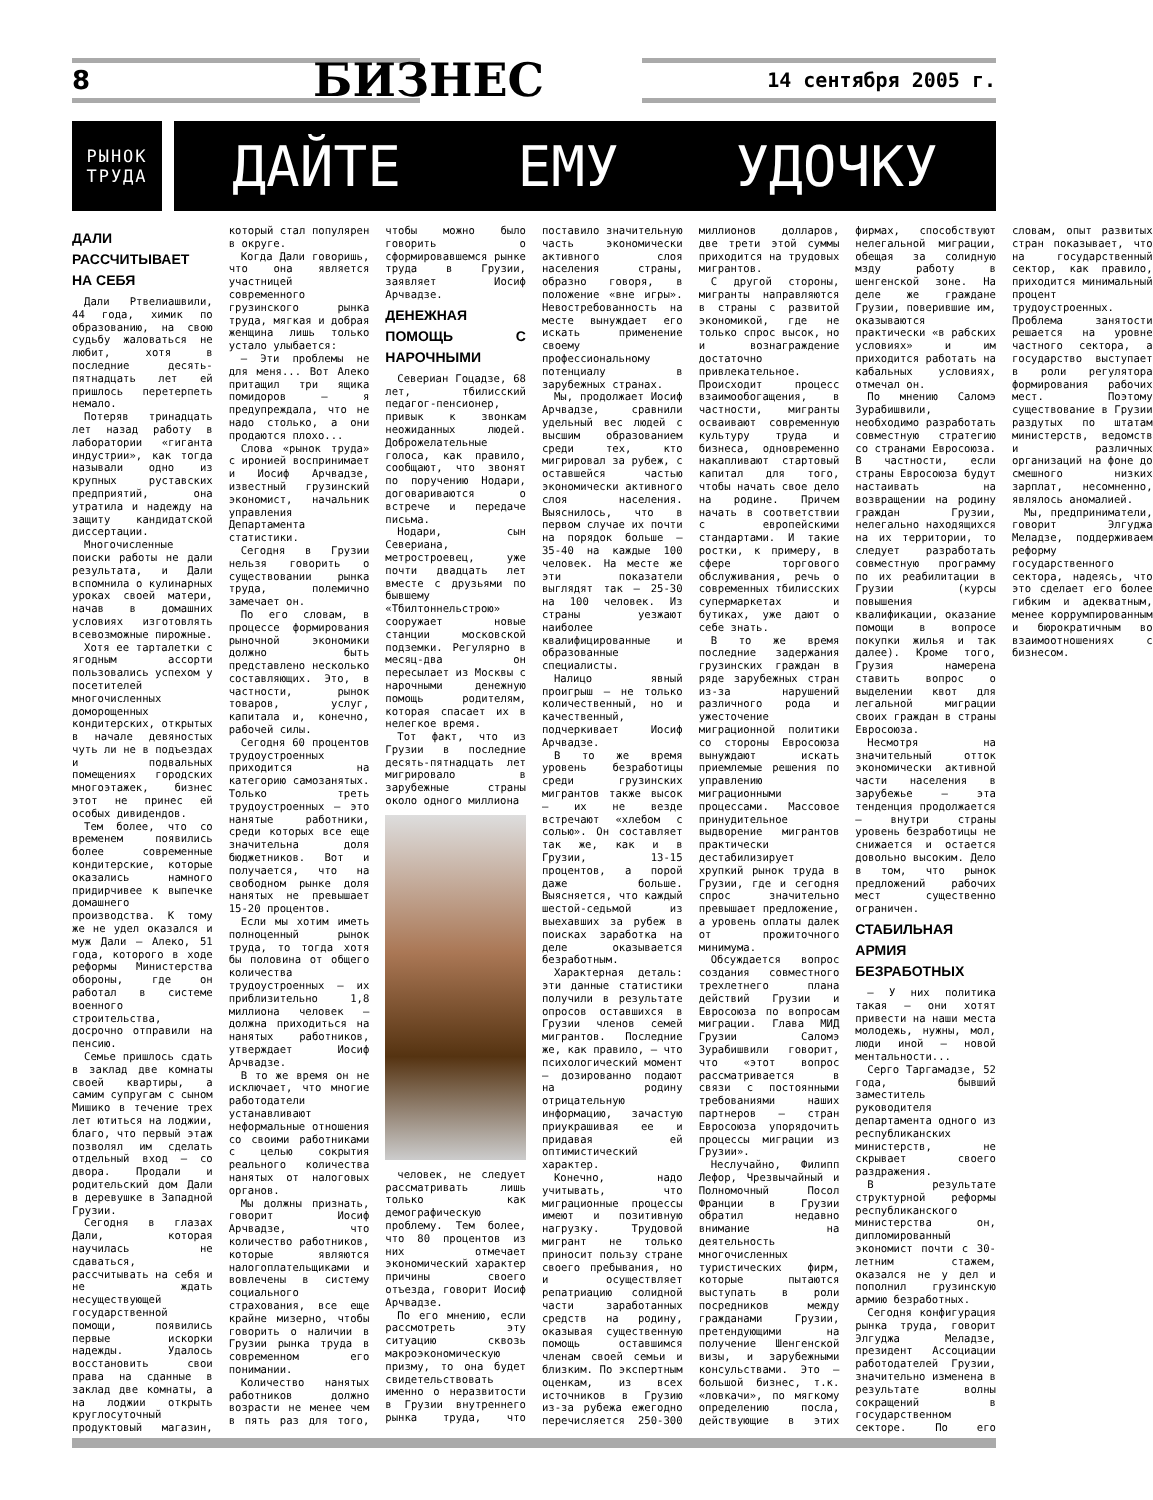8 БИЗНЕС 14 сентября 2005 г.
РЫНОК
ТРУДА
ДАЙТЕ ЕМУ УДОЧКУ
ДАЛИ РАССЧИТЫВАЕТ НА СЕБЯ
Дали Ртвелиашвили, 44 года, химик по образованию, на свою судьбу жаловаться не любит, хотя в последние десять-пятнадцать лет ей пришлось перетерпеть немало.
Потеряв тринадцать лет назад работу в лаборатории «гиганта индустрии», как тогда называли одно из крупных руставских предприятий, она утратила и надежду на защиту кандидатской диссертации.
Многочисленные поиски работы не дали результата, и Дали вспомнила о кулинарных уроках своей матери, начав в домашних условиях изготовлять всевозможные пирожные.
Хотя ее тарталетки с ягодным ассорти пользовались успехом у посетителей многочисленных доморощенных кондитерских, открытых в начале девяностых чуть ли не в подъездах и подвальных помещениях городских многоэтажек, бизнес этот не принес ей особых дивидендов.
Тем более, что со временем появились более современные кондитерские, которые оказались намного придирчивее к выпечке домашнего производства. К тому же не удел оказался и муж Дали – Алеко, 51 года, которого в ходе реформы Министерства обороны, где он работал в системе военного строительства, досрочно отправили на пенсию.
Семье пришлось сдать в заклад две комнаты своей квартиры, а самим супругам с сыном Мишико в течение трех лет ютиться на лоджии, благо, что первый этаж позволял им сделать отдельный вход – со двора. Продали и родительский дом Дали в деревушке в Западной Грузии.
Сегодня в глазах Дали, которая научилась не сдаваться, рассчитывать на себя и не ждать несуществующей государственной помощи, появились первые искорки надежды. Удалось восстановить свои права на сданные в заклад две комнаты, а на лоджии открыть круглосуточный продуктовый магазин, который стал популярен в округе.
Когда Дали говоришь, что она является участницей современного грузинского рынка труда, мягкая и добрая женщина лишь только устало улыбается:
– Эти проблемы не для меня... Вот Алеко притащил три ящика помидоров – я предупреждала, что не надо столько, а они продаются плохо...
Слова «рынок труда» с иронией воспринимает и Иосиф Арчвадзе, известный грузинский экономист, начальник управления Департамента статистики.
Сегодня в Грузии нельзя говорить о существовании рынка труда, полемично замечает он.
По его словам, в процессе формирования рыночной экономики должно быть представлено несколько составляющих. Это, в частности, рынок товаров, услуг, капитала и, конечно, рабочей силы.
Сегодня 60 процентов трудоустроенных приходится на категорию самозанятых. Только треть трудоустроенных – это нанятые работники, среди которых все еще значительна доля бюджетников. Вот и получается, что на свободном рынке доля нанятых не превышает 15-20 процентов.
Если мы хотим иметь полноценный рынок труда, то тогда хотя бы половина от общего количества трудоустроенных – их приблизительно 1,8 миллиона человек – должна приходиться на нанятых работников, утверждает Иосиф Арчвадзе.
В то же время он не исключает, что многие работодатели устанавливают неформальные отношения со своими работниками с целью сокрытия реального количества нанятых от налоговых органов.
Мы должны признать, говорит Иосиф Арчвадзе, что количество работников, которые являются налогоплательщиками и вовлечены в систему социального страхования, все еще крайне мизерно, чтобы говорить о наличии в Грузии рынка труда в современном его понимании.
Количество нанятых работников должно возрасти не менее чем в пять раз для того, чтобы можно было говорить о сформировавшемся рынке труда в Грузии, заявляет Иосиф Арчвадзе.
ДЕНЕЖНАЯ ПОМОЩЬ С НАРОЧНЫМИ
Севериан Гоцадзе, 68 лет, тбилисский педагог-пенсионер, привык к звонкам неожиданных людей. Доброжелательные голоса, как правило, сообщают, что звонят по поручению Нодари, договариваются о встрече и передаче письма.
Нодари, сын Севериана, метростроевец, уже почти двадцать лет вместе с друзьями по бывшему «Тбилтоннельстрою» сооружает новые станции московской подземки. Регулярно в месяц-два он пересылает из Москвы с нарочными денежную помощь родителям, которая спасает их в нелегкое время.
Тот факт, что из Грузии в последние десять-пятнадцать лет мигрировало в зарубежные страны около одного миллиона
человек, не следует рассматривать лишь только как демографическую проблему. Тем более, что 80 процентов из них отмечает экономический характер причины своего отъезда, говорит Иосиф Арчвадзе.
По его мнению, если рассмотреть эту ситуацию сквозь макроэкономическую призму, то она будет свидетельствовать именно о неразвитости в Грузии внутреннего рынка труда, что поставило значительную часть экономически активного слоя населения страны, образно говоря, в положение «вне игры». Невостребованность на месте вынуждает его искать применение своему профессиональному потенциалу в зарубежных странах.
Мы, продолжает Иосиф Арчвадзе, сравнили удельный вес людей с высшим образованием среди тех, кто мигрировал за рубеж, с оставшейся частью экономически активного слоя населения. Выяснилось, что в первом случае их почти на порядок больше – 35-40 на каждые 100 человек. На месте же эти показатели выглядят так – 25-30 на 100 человек. Из страны уезжают наиболее квалифицированные и образованные специалисты.
Налицо явный проигрыш – не только количественный, но и качественный, подчеркивает Иосиф Арчвадзе.
В то же время уровень безработицы среди грузинских мигрантов также высок – их не везде встречают «хлебом с солью». Он составляет так же, как и в Грузии, 13-15 процентов, а порой даже больше. Выясняется, что каждый шестой-седьмой из выехавших за рубеж в поисках заработка на деле оказывается безработным.
Характерная деталь: эти данные статистики получили в результате опросов оставшихся в Грузии членов семей мигрантов. Последние же, как правило, – что психологический момент – дозированно подают на родину отрицательную информацию, зачастую приукрашивая ее и придавая ей оптимистический характер.
Конечно, надо учитывать, что миграционные процессы имеют и позитивную нагрузку. Трудовой мигрант не только приносит пользу стране своего пребывания, но и осуществляет репатриацию солидной части заработанных средств на родину, оказывая существенную помощь оставшимся членам своей семьи и близким. По экспертным оценкам, из всех источников в Грузию из-за рубежа ежегодно перечисляется 250-300 миллионов долларов, две трети этой суммы приходится на трудовых мигрантов.
С другой стороны, мигранты направляются в страны с развитой экономикой, где не только спрос высок, но и вознаграждение достаточно привлекательное. Происходит процесс взаимообогащения, в частности, мигранты осваивают современную культуру труда и бизнеса, одновременно накапливают стартовый капитал для того, чтобы начать свое дело на родине. Причем начать в соответствии с европейскими стандартами. И такие ростки, к примеру, в сфере торгового обслуживания, речь о современных тбилисских супермаркетах и бутиках, уже дают о себе знать.
В то же время последние задержания грузинских граждан в ряде зарубежных стран из-за нарушений различного рода и ужесточение миграционной политики со стороны Евросоюза вынуждают искать приемлемые решения по управлению миграционными процессами. Массовое принудительное выдворение мигрантов практически дестабилизирует хрупкий рынок труда в Грузии, где и сегодня спрос значительно превышает предложение, а уровень оплаты далек от прожиточного минимума.
Обсуждается вопрос создания совместного трехлетнего плана действий Грузии и Евросоюза по вопросам миграции. Глава МИД Грузии Саломэ Зурабишвили говорит, что «этот вопрос рассматривается в связи с постоянными требованиями наших партнеров – стран Евросоюза упорядочить процессы миграции из Грузии».
Неслучайно, Филипп Лефор, Чрезвычайный и Полномочный Посол Франции в Грузии обратил недавно внимание на деятельность многочисленных туристических фирм, которые пытаются выступать в роли посредников между гражданами Грузии, претендующими на получение Шенгенской визы, и зарубежными консульствами. Это – большой бизнес, т.к. «ловкачи», по мягкому определению посла, действующие в этих фирмах, способствуют нелегальной миграции, обещая за солидную мзду работу в шенгенской зоне. На деле же граждане Грузии, поверившие им, оказываются практически «в рабских условиях» и им приходится работать на кабальных условиях, отмечал он.
По мнению Саломэ Зурабишвили, необходимо разработать совместную стратегию со странами Евросоюза. В частности, если страны Евросоюза будут настаивать на возвращении на родину граждан Грузии, нелегально находящихся на их территории, то следует разработать совместную программу по их реабилитации в Грузии (курсы повышения квалификации, оказание помощи в вопросе покупки жилья и так далее). Кроме того, Грузия намерена ставить вопрос о выделении квот для легальной миграции своих граждан в страны Евросоюза.
Несмотря на значительный отток экономически активной части населения в зарубежье – эта тенденция продолжается – внутри страны уровень безработицы не снижается и остается довольно высоким. Дело в том, что рынок предложений рабочих мест существенно ограничен.
СТАБИЛЬНАЯ АРМИЯ БЕЗРАБОТНЫХ
– У них политика такая – они хотят привести на наши места молодежь, нужны, мол, люди иной – новой ментальности...
Серго Таргамадзе, 52 года, бывший заместитель руководителя департамента одного из республиканских министерств, не скрывает своего раздражения.
В результате структурной реформы республиканского министерства он, дипломированный экономист почти с 30-летним стажем, оказался не у дел и пополнил грузинскую армию безработных.
Сегодня конфигурация рынка труда, говорит Элгуджа Меладзе, президент Ассоциации работодателей Грузии, значительно изменена в результате волны сокращений в государственном секторе. По его словам, опыт развитых стран показывает, что на государственный сектор, как правило, приходится минимальный процент трудоустроенных. Проблема занятости решается на уровне частного сектора, а государство выступает в роли регулятора формирования рабочих мест. Поэтому существование в Грузии раздутых по штатам министерств, ведомств и различных организаций на фоне до смешного низких зарплат, несомненно, являлось аномалией.
Мы, предприниматели, говорит Элгуджа Меладзе, поддерживаем реформу государственного сектора, надеясь, что это сделает его более гибким и адекватным, менее коррумпированным и бюрократичным во взаимоотношениях с бизнесом.